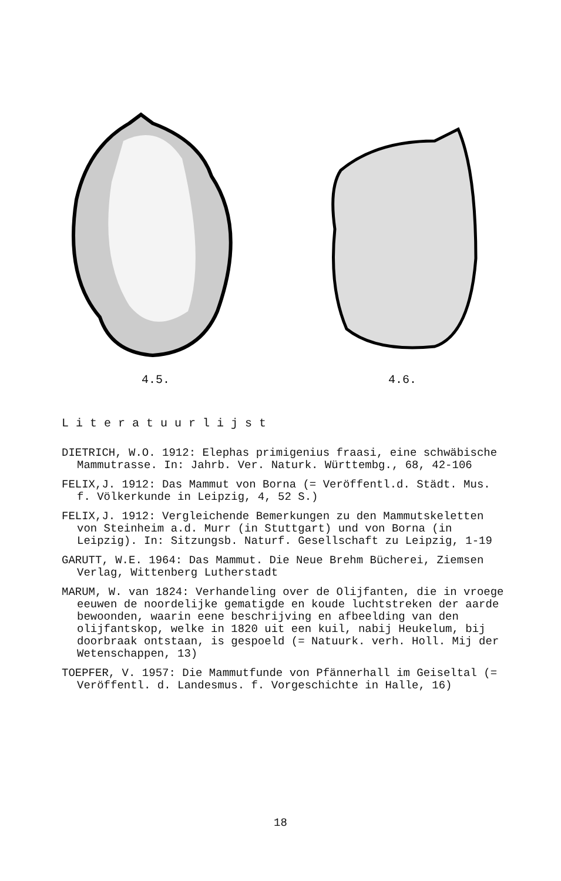4.5. 4.6.
Literatuurlijst
DIETRICH, W.O. 1912: Elephas primigenius fraasi, eine schwäbische Mammutrasse. In: Jahrb. Ver. Naturk. Württembg., 68, 42-106
FELIX,J. 1912: Das Mammut von Borna (= Veröffentl.d. Städt. Mus. f. Völkerkunde in Leipzig, 4, 52 S.)
FELIX,J. 1912: Vergleichende Bemerkungen zu den Mammutskeletten von Steinheim a.d. Murr (in Stuttgart) und von Borna (in Leipzig). In: Sitzungsb. Naturf. Gesellschaft zu Leipzig, 1-19
GARUTT, W.E. 1964: Das Mammut. Die Neue Brehm Bücherei, Ziemsen Verlag, Wittenberg Lutherstadt
MARUM, W. van 1824: Verhandeling over de Olijfanten, die in vroege eeuwen de noordelijke gematigde en koude luchtstreken der aarde bewoonden, waarin eene beschrijving en afbeelding van den olijfantskop, welke in 1820 uit een kuil, nabij Heukelum, bij doorbraak ontstaan, is gespoeld (= Natuurk. verh. Holl. Mij der Wetenschappen, 13)
TOEPFER, V. 1957: Die Mammutfunde von Pfännerhall im Geiseltal (= Veröffentl. d. Landesmus. f. Vorgeschichte in Halle, 16)
18